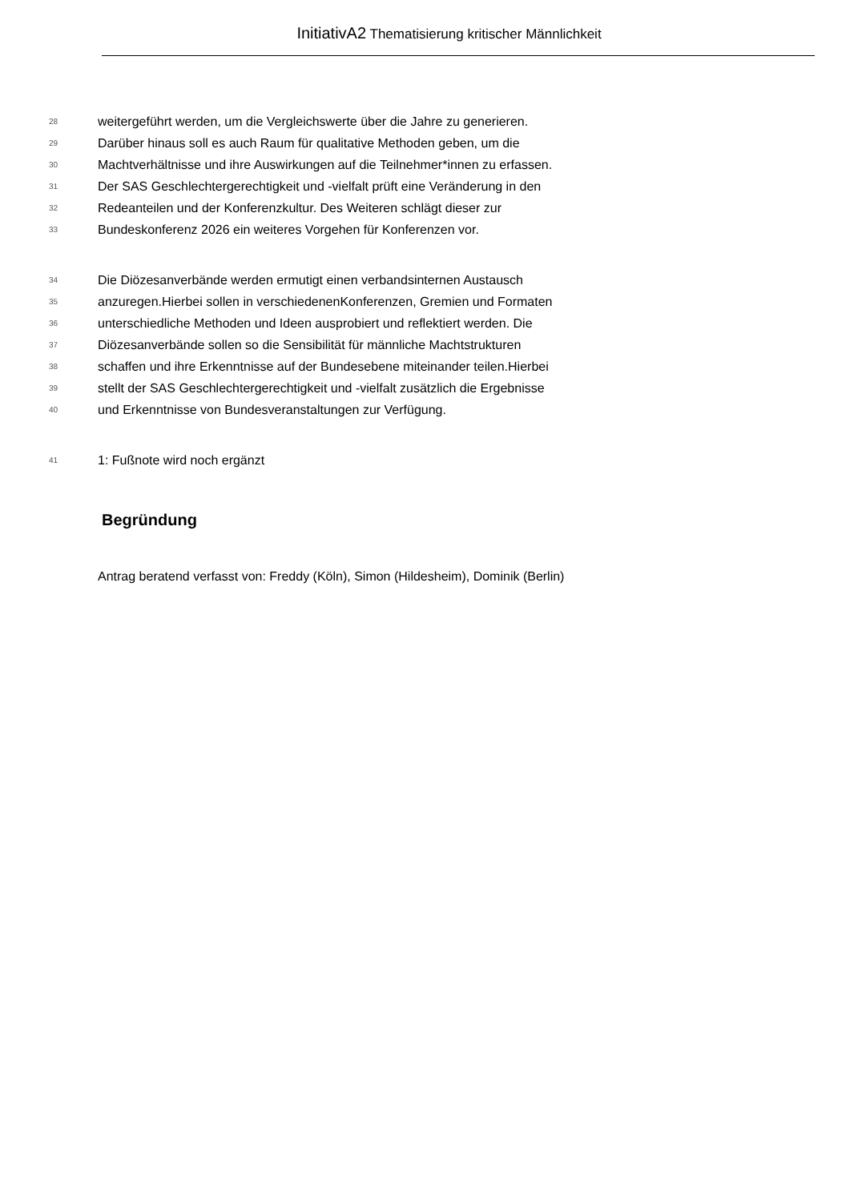InitiativA2 Thematisierung kritischer Männlichkeit
28 weitergeführt werden, um die Vergleichswerte über die Jahre zu generieren.
29 Darüber hinaus soll es auch Raum für qualitative Methoden geben, um die
30 Machtverhältnisse und ihre Auswirkungen auf die Teilnehmer*innen zu erfassen.
31 Der SAS Geschlechtergerechtigkeit und -vielfalt prüft eine Veränderung in den
32 Redeanteilen und der Konferenzkultur. Des Weiteren schlägt dieser zur
33 Bundeskonferenz 2026 ein weiteres Vorgehen für Konferenzen vor.
34 Die Diözesanverbände werden ermutigt einen verbandsinternen Austausch
35 anzuregen.Hierbei sollen in verschiedenenKonferenzen, Gremien und Formaten
36 unterschiedliche Methoden und Ideen ausprobiert und reflektiert werden. Die
37 Diözesanverbände sollen so die Sensibilität für männliche Machtstrukturen
38 schaffen und ihre Erkenntnisse auf der Bundesebene miteinander teilen.Hierbei
39 stellt der SAS Geschlechtergerechtigkeit und -vielfalt zusätzlich die Ergebnisse
40 und Erkenntnisse von Bundesveranstaltungen zur Verfügung.
41 1: Fußnote wird noch ergänzt
Begründung
Antrag beratend verfasst von: Freddy (Köln), Simon (Hildesheim), Dominik (Berlin)